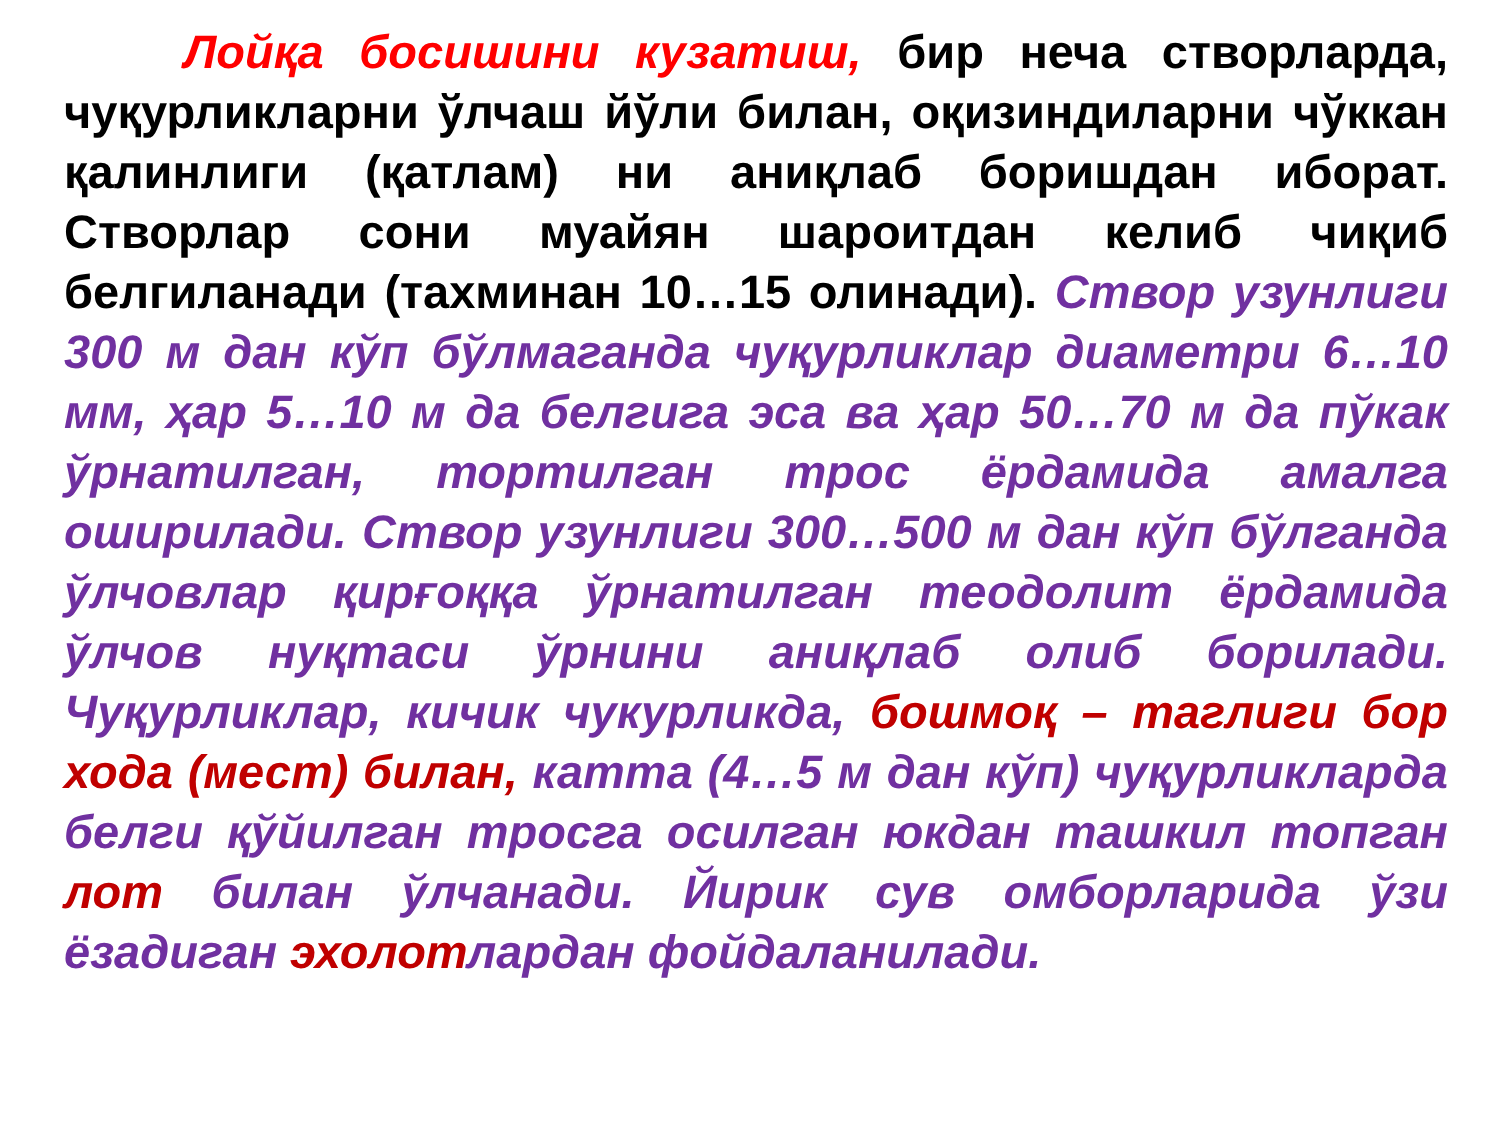Лойқа босишини кузатиш, бир неча створларда, чуқурликларни ўлчаш йўли билан, оқизиндиларни чўккан қалинлиги (қатлам) ни аниқлаб боришдан иборат. Створлар сони муайян шароитдан келиб чиқиб белгиланади (тахминан 10…15 олинади). Створ узунлиги 300 м дан кўп бўлмаганда чуқурликлар диаметри 6…10 мм, ҳар 5…10 м да белгига эса ва ҳар 50…70 м да пўкак ўрнатилган, тортилган трос ёрдамида амалга оширилади. Створ узунлиги 300…500 м дан кўп бўлганда ўлчовлар қирғоққа ўрнатилган теодолит ёрдамида ўлчов нуқтаси ўрнини аниқлаб олиб борилади. Чуқурликлар, кичик чукурликда, бошмоқ – таглиги бор хода (мест) билан, катта (4…5 м дан кўп) чуқурликларда белги қўйилган тросга осилган юкдан ташкил топган лот билан ўлчанади. Йирик сув омборларида ўзи ёзадиган эхолот лардан фойдаланилади.